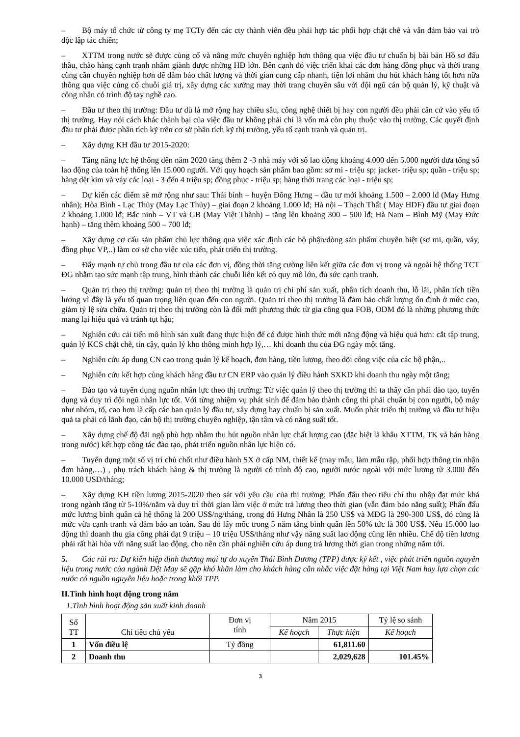– Bộ máy tổ chức từ công ty mẹ TCTy đến các cty thành viên đều phải hợp tác phối hợp chặt chẽ và vẫn đảm bảo vai trò độc lập tác chiến;
– XTTM trong nước sẽ được củng cố và nâng mức chuyên nghiệp hơn thông qua việc đầu tư chuẩn bị bài bản Hồ sơ đấu thầu, chào hàng cạnh tranh nhằm giành được những HĐ lớn. Bên cạnh đó việc triển khai các đơn hàng đồng phục và thời trang cũng cần chuyên nghiệp hơn để đảm bảo chất lượng và thời gian cung cấp nhanh, tiện lợi nhằm thu hút khách hàng tốt hơn nữa thông qua việc củng cố chuỗi giá trị, xây dựng các xưởng may thời trang chuyên sâu với đội ngũ cán bộ quản lý, kỹ thuật và công nhân có trình độ tay nghề cao.
– Đầu tư theo thị trường: Đầu tư dù là mở rộng hay chiều sâu, công nghệ thiết bị hay con người đều phải căn cứ vào yếu tố thị trường. Hay nói cách khác thành bại của việc đầu tư không phải chỉ là vốn mà còn phụ thuộc vào thị trường. Các quyết định đầu tư phải được phân tích kỹ trên cơ sở phân tích kỹ thị trường, yếu tố cạnh tranh và quản trị.
– Xây dựng KH đầu tư 2015-2020:
– Tăng năng lực hệ thống đến năm 2020 tăng thêm 2 -3 nhà máy với số lao động khoảng 4.000 đến 5.000 người đưa tổng số lao động của toàn hệ thống lên 15.000 người. Với quy hoạch sản phẩm bao gồm: sơ mi - triệu sp; jacket- triệu sp; quần - triệu sp; hàng dệt kim và váy các loại - 3 đến 4 triệu sp; đồng phục - triệu sp; hàng thời trang các loại - triệu sp;
– Dự kiến các điểm sẽ mở rộng như sau: Thái bình – huyện Đông Hưng – đầu tư mới khoảng 1.500 – 2.000 lđ (May Hưng nhân); Hòa Bình - Lạc Thủy (May Lạc Thủy) – giai đoạn 2 khoảng 1.000 lđ; Hà nội – Thạch Thất ( May HDF) đầu tư giai đoạn 2 khoảng 1.000 lđ; Bắc ninh – VT và GB (May Việt Thành) – tăng lên khoảng 300 – 500 lđ; Hà Nam – Bình Mỹ (May Đức hạnh) – tăng thêm khoảng 500 – 700 lđ;
– Xây dựng cơ cấu sản phẩm chủ lực thông qua việc xác định các bộ phận/dòng sản phẩm chuyên biệt (sơ mi, quần, váy, đồng phục VP,..) làm cơ sở cho việc xúc tiến, phát triển thị trường.
– Đẩy mạnh tự chủ trong đầu tư của các đơn vị, đồng thời tăng cường liên kết giữa các đơn vị trong và ngoài hệ thống TCT ĐG nhằm tạo sức mạnh tập trung, hình thành các chuỗi liên kết có quy mô lớn, đủ sức cạnh tranh.
– Quản trị theo thị trường: quản trị theo thị trường là quản trị chi phí sản xuất, phân tích doanh thu, lỗ lãi, phân tích tiền lương vì đây là yếu tố quan trọng liên quan đến con người. Quản tri theo thị trường là đảm bảo chất lượng ổn định ở mức cao, giảm tỷ lệ sửa chữa. Quản trị theo thị trường còn là đổi mới phương thức từ gia công qua FOB, ODM đó là những phương thức mang lại hiệu quả và tránh tụt hậu;
– Nghiên cứu cải tiến mô hình sản xuất đang thực hiện để có được hình thức mới năng động và hiệu quả hơn: cắt tập trung, quản lý KCS chặt chẽ, tin cậy, quản lý kho thông minh hợp lý,… khi doanh thu của ĐG ngày một tăng.
– Nghiên cứu áp dung CN cao trong quản lý kế hoạch, đơn hàng, tiền lương, theo dõi công việc của các bộ phận,..
– Nghiên cứu kết hợp cùng khách hàng đầu tư CN ERP vào quản lý điều hành SXKD khi doanh thu ngày một tăng;
– Đào tạo và tuyển dụng nguồn nhân lực theo thị trường: Từ việc quản lý theo thị trường thì ta thấy cần phải đào tạo, tuyển dụng và duy trì đội ngũ nhân lực tốt. Với từng nhiệm vụ phát sinh để đảm bảo thành công thì phải chuẩn bị con người, bộ máy như nhóm, tổ, cao hơn là cấp các ban quản lý đầu tư, xây dựng hay chuẩn bị sản xuất. Muốn phát triển thị trường và đầu tư hiệu quả ta phải có lãnh đạo, cán bộ thị trường chuyên nghiệp, tận tâm và có năng suất tốt.
– Xây dựng chế độ đãi ngộ phù hợp nhằm thu hút nguồn nhân lực chất lượng cao (đặc biệt là khâu XTTM, TK và bán hàng trong nước) kết hợp công tác đào tạo, phát triển nguồn nhân lực hiện có.
– Tuyển dụng một số vị trí chủ chốt như điều hành SX ở cấp NM, thiết kế (may mẫu, làm mẫu rập, phối hợp thông tin nhận đơn hàng,…) , phụ trách khách hàng & thị trường là người có trình độ cao, người nước ngoài với mức lương từ 3.000 đến 10.000 USD/tháng;
– Xây dựng KH tiền lương 2015-2020 theo sát với yêu cầu của thị trường; Phấn đấu theo tiêu chí thu nhập đạt mức khá trong ngành tăng từ 5-10%/năm và duy trì thời gian làm việc ở mức trả lương theo thời gian (vẫn đảm bảo năng suất); Phấn đấu mức lương bình quân cả hệ thống là 200 US$/ng/tháng, trong đó Hưng Nhân là 250 US$ và MĐG là 290-300 US$, đó cũng là mức vừa cạnh tranh và đảm bảo an toàn. Sau đó lấy mốc trong 5 năm tăng bình quân lên 50% tức là 300 US$. Nếu 15.000 lao động thì doanh thu gia công phải đạt 9 triệu – 10 triệu US$/tháng như vậy năng suất lao động cũng lên nhiều. Chế độ tiền lương phải rất hài hòa với năng suất lao động, cho nên cần phải nghiên cứu áp dung trả lương thời gian trong những năm tới.
5. Các rủi ro: Dự kiến hiệp định thương mại tự do xuyên Thái Bình Dương (TPP) được ký kết , việc phát triển nguồn nguyên liệu trong nước của ngành Dệt May sẽ gặp khó khăn làm cho khách hàng cân nhắc việc đặt hàng tại Việt Nam hay lựa chọn các nước có nguồn nguyên liệu hoặc trong khối TPP.
II.Tình hình hoạt động trong năm
1.Tình hình hoạt động sản xuất kinh doanh
| Số TT | Chỉ tiêu chủ yếu | Đơn vị tính | Năm 2015 | | Tỷ lệ so sánh |
| --- | --- | --- | --- | --- | --- |
| | | | Kế hoạch | Thực hiện | Kế hoạch |
| 1 | Vốn điều lệ | Tỷ đồng | | 61,811.60 | |
| 2 | Doanh thu | | | 2,029,628 | 101.45% |
3